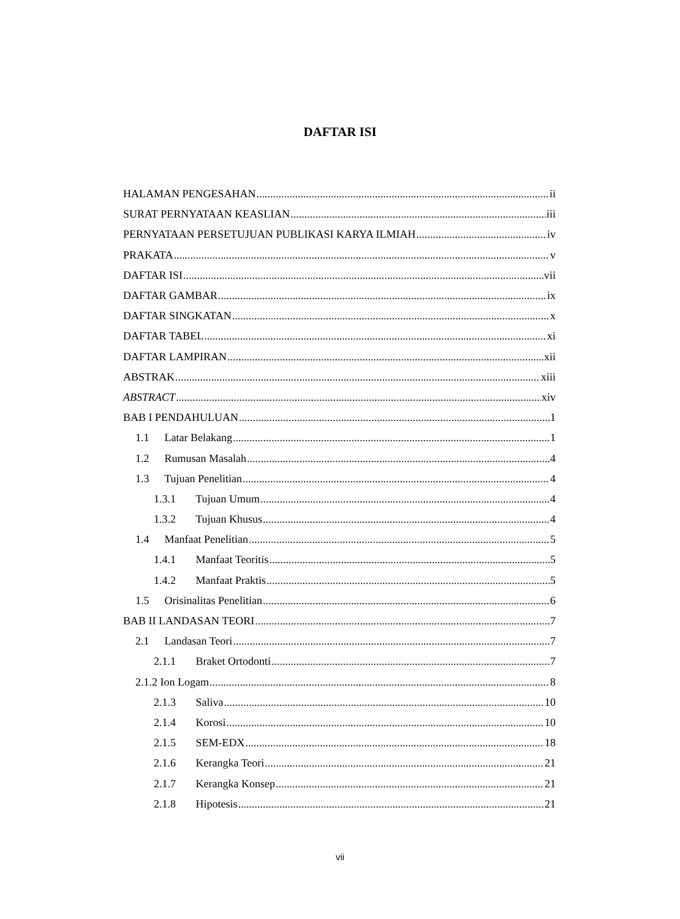DAFTAR ISI
HALAMAN PENGESAHAN ii
SURAT PERNYATAAN KEASLIAN iii
PERNYATAAN PERSETUJUAN PUBLIKASI KARYA ILMIAH iv
PRAKATA v
DAFTAR ISI vii
DAFTAR GAMBAR ix
DAFTAR SINGKATAN x
DAFTAR TABEL xi
DAFTAR LAMPIRAN xii
ABSTRAK xiii
ABSTRACT xiv
BAB I PENDAHULUAN 1
1.1 Latar Belakang 1
1.2 Rumusan Masalah 4
1.3 Tujuan Penelitian 4
1.3.1 Tujuan Umum 4
1.3.2 Tujuan Khusus 4
1.4 Manfaat Penelitian 5
1.4.1 Manfaat Teoritis 5
1.4.2 Manfaat Praktis 5
1.5 Orisinalitas Penelitian 6
BAB II LANDASAN TEORI 7
2.1 Landasan Teori 7
2.1.1 Braket Ortodonti 7
2.1.2 Ion Logam 8
2.1.3 Saliva 10
2.1.4 Korosi 10
2.1.5 SEM-EDX 18
2.1.6 Kerangka Teori 21
2.1.7 Kerangka Konsep 21
2.1.8 Hipotesis 21
vii